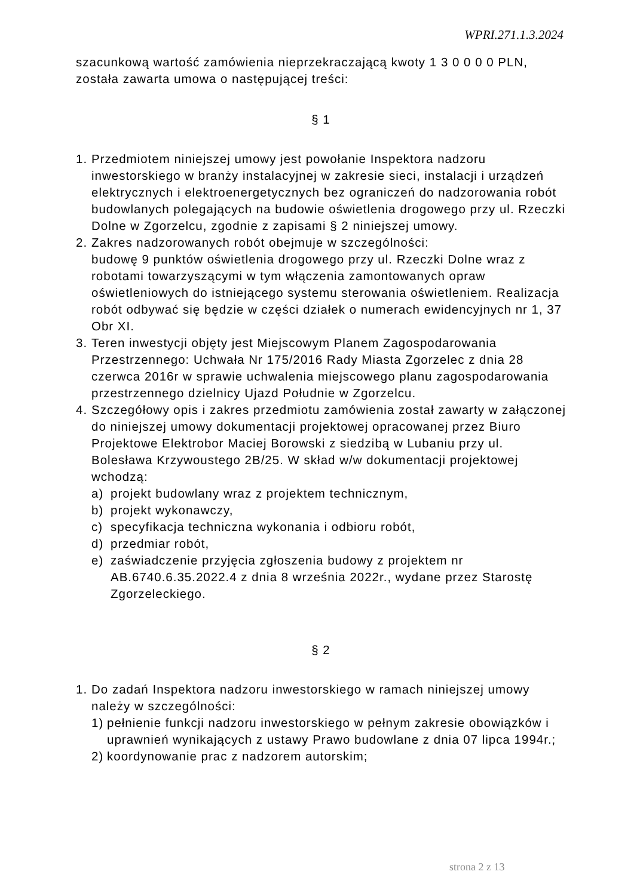WPRI.271.1.3.2024
szacunkową wartość zamówienia nieprzekraczającą kwoty 1 3 0 0 0 0 PLN, została zawarta umowa o następującej treści:
§ 1
1. Przedmiotem niniejszej umowy jest powołanie Inspektora nadzoru inwestorskiego w branży instalacyjnej w zakresie sieci, instalacji i urządzeń elektrycznych i elektroenergetycznych bez ograniczeń do nadzorowania robót budowlanych polegających na budowie oświetlenia drogowego przy ul. Rzeczki Dolne w Zgorzelcu, zgodnie z zapisami § 2 niniejszej umowy.
2. Zakres nadzorowanych robót obejmuje w szczególności:
budowę 9 punktów oświetlenia drogowego przy ul. Rzeczki Dolne wraz z robotami towarzyszącymi w tym włączenia zamontowanych opraw oświetleniowych do istniejącego systemu sterowania oświetleniem. Realizacja robót odbywać się będzie w części działek o numerach ewidencyjnych nr 1, 37 Obr XI.
3. Teren inwestycji objęty jest Miejscowym Planem Zagospodarowania Przestrzennego: Uchwała Nr 175/2016 Rady Miasta Zgorzelec z dnia 28 czerwca 2016r w sprawie uchwalenia miejscowego planu zagospodarowania przestrzennego dzielnicy Ujazd Południe w Zgorzelcu.
4. Szczegółowy opis i zakres przedmiotu zamówienia został zawarty w załączonej do niniejszej umowy dokumentacji projektowej opracowanej przez Biuro Projektowe Elektrobor Maciej Borowski z siedzibą w Lubaniu przy ul. Bolesława Krzywoustego 2B/25. W skład w/w dokumentacji projektowej wchodzą:
a) projekt budowlany wraz z projektem technicznym,
b) projekt wykonawczy,
c) specyfikacja techniczna wykonania i odbioru robót,
d) przedmiar robót,
e) zaświadczenie przyjęcia zgłoszenia budowy z projektem nr AB.6740.6.35.2022.4 z dnia 8 września 2022r., wydane przez Starostę Zgorzeleckiego.
§ 2
1. Do zadań Inspektora nadzoru inwestorskiego w ramach niniejszej umowy należy w szczególności:
1) pełnienie funkcji nadzoru inwestorskiego w pełnym zakresie obowiązków i uprawnień wynikających z ustawy Prawo budowlane z dnia 07 lipca 1994r.;
2) koordynowanie prac z nadzorem autorskim;
strona 2 z 13